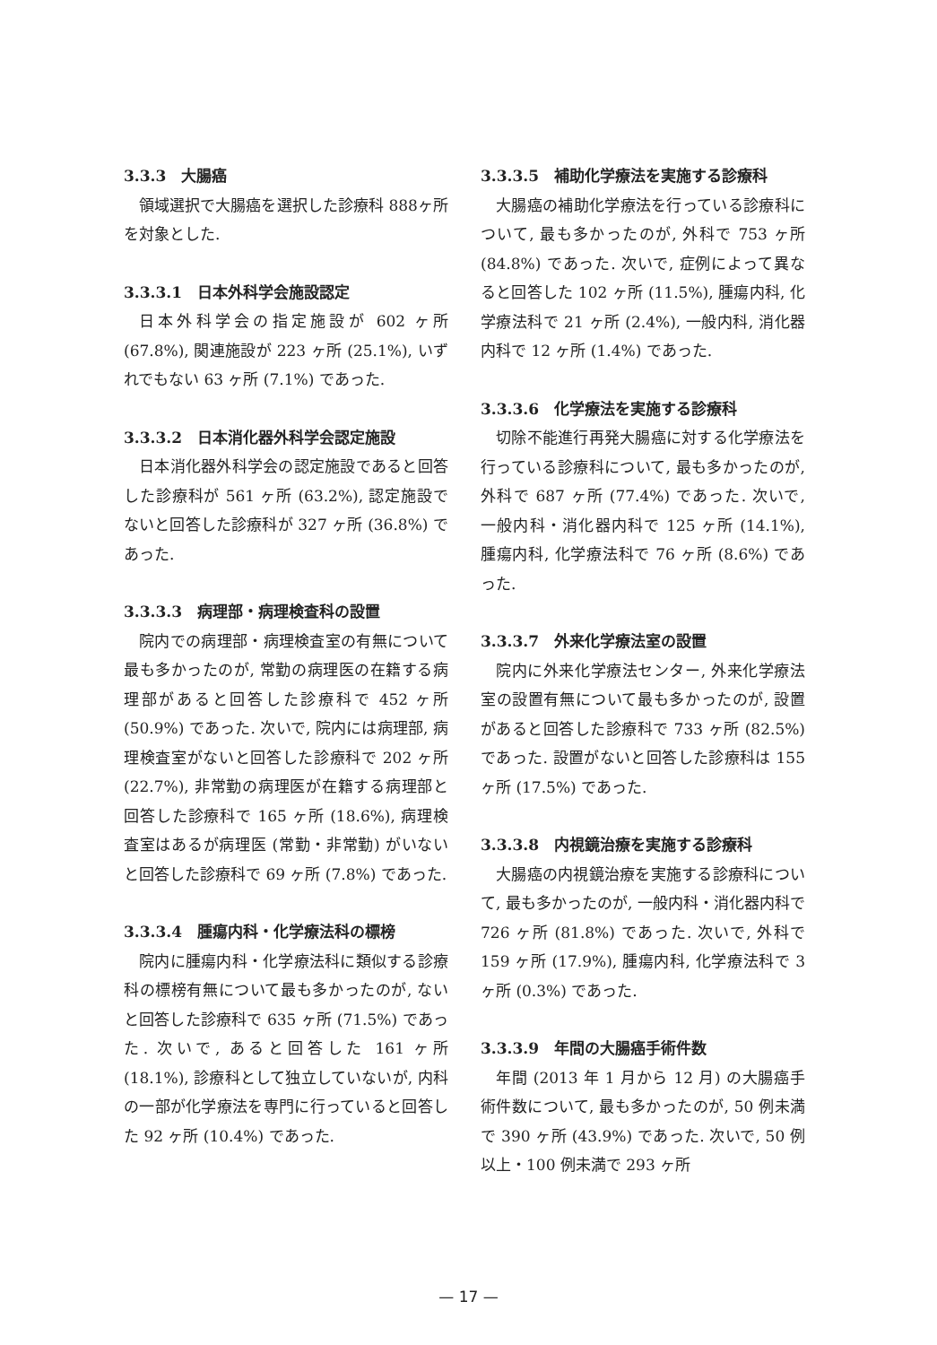3.3.3　大腸癌
領域選択で大腸癌を選択した診療科 888ヶ所を対象とした.
3.3.3.1　日本外科学会施設認定
日本外科学会の指定施設が 602 ヶ所 (67.8%), 関連施設が 223 ヶ所 (25.1%), いずれでもない 63 ヶ所 (7.1%) であった.
3.3.3.2　日本消化器外科学会認定施設
日本消化器外科学会の認定施設であると回答した診療科が 561 ヶ所 (63.2%), 認定施設でないと回答した診療科が 327 ヶ所 (36.8%) であった.
3.3.3.3　病理部・病理検査科の設置
院内での病理部・病理検査室の有無について最も多かったのが, 常勤の病理医の在籍する病理部があると回答した診療科で 452 ヶ所 (50.9%) であった. 次いで, 院内には病理部, 病理検査室がないと回答した診療科で 202 ヶ所 (22.7%), 非常勤の病理医が在籍する病理部と回答した診療科で 165 ヶ所 (18.6%), 病理検査室はあるが病理医 (常勤・非常勤) がいないと回答した診療科で 69 ヶ所 (7.8%) であった.
3.3.3.4　腫瘍内科・化学療法科の標榜
院内に腫瘍内科・化学療法科に類似する診療科の標榜有無について最も多かったのが, ないと回答した診療科で 635 ヶ所 (71.5%) であった. 次いで, あると回答した 161 ヶ所 (18.1%), 診療科として独立していないが, 内科の一部が化学療法を専門に行っていると回答した 92 ヶ所 (10.4%) であった.
3.3.3.5　補助化学療法を実施する診療科
大腸癌の補助化学療法を行っている診療科について, 最も多かったのが, 外科で 753 ヶ所 (84.8%) であった. 次いで, 症例によって異なると回答した 102 ヶ所 (11.5%), 腫瘍内科, 化学療法科で 21 ヶ所 (2.4%), 一般内科, 消化器内科で 12 ヶ所 (1.4%) であった.
3.3.3.6　化学療法を実施する診療科
切除不能進行再発大腸癌に対する化学療法を行っている診療科について, 最も多かったのが, 外科で 687 ヶ所 (77.4%) であった. 次いで, 一般内科・消化器内科で 125 ヶ所 (14.1%), 腫瘍内科, 化学療法科で 76 ヶ所 (8.6%) であった.
3.3.3.7　外来化学療法室の設置
院内に外来化学療法センター, 外来化学療法室の設置有無について最も多かったのが, 設置があると回答した診療科で 733 ヶ所 (82.5%) であった. 設置がないと回答した診療科は 155 ヶ所 (17.5%) であった.
3.3.3.8　内視鏡治療を実施する診療科
大腸癌の内視鏡治療を実施する診療科について, 最も多かったのが, 一般内科・消化器内科で 726 ヶ所 (81.8%) であった. 次いで, 外科で 159 ヶ所 (17.9%), 腫瘍内科, 化学療法科で 3 ヶ所 (0.3%) であった.
3.3.3.9　年間の大腸癌手術件数
年間 (2013 年 1 月から 12 月) の大腸癌手術件数について, 最も多かったのが, 50 例未満で 390 ヶ所 (43.9%) であった. 次いで, 50 例以上・100 例未満で 293 ヶ所
— 17 —